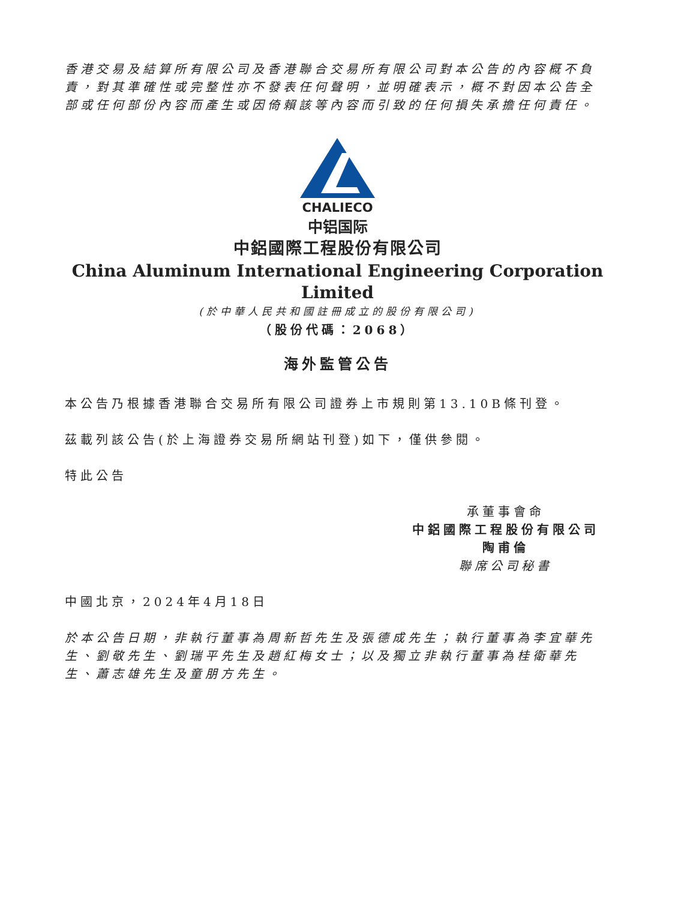香港交易及結算所有限公司及香港聯合交易所有限公司對本公告的內容概不負責，對其準確性或完整性亦不發表任何聲明，並明確表示，概不對因本公告全部或任何部份內容而產生或因倚賴該等內容而引致的任何損失承擔任何責任。
CHALIECO
中铝国际
中鋁國際工程股份有限公司
China Aluminum International Engineering Corporation Limited
(於中華人民共和國註冊成立的股份有限公司)
（股份代碼：2068）
海外監管公告
本公告乃根據香港聯合交易所有限公司證券上市規則第13.10B條刊登。
茲載列該公告(於上海證券交易所網站刊登)如下，僅供參閱。
特此公告
承董事會命
中鋁國際工程股份有限公司
陶甫倫
聯席公司秘書
中國北京，2024年4月18日
於本公告日期，非執行董事為周新哲先生及張德成先生；執行董事為李宜華先生、劉敬先生、劉瑞平先生及趙紅梅女士；以及獨立非執行董事為桂衛華先生、蕭志雄先生及童朋方先生。